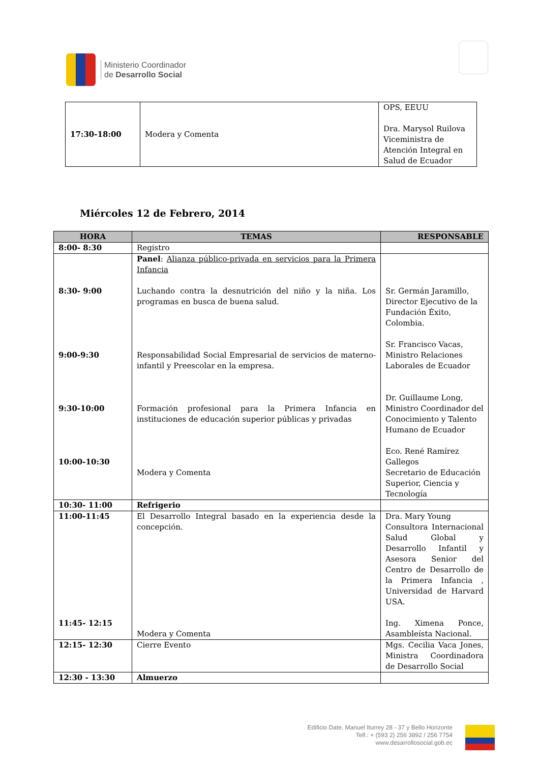Ministerio Coordinador
de Desarrollo Social
| 17:30-18:00 | Modera y Comenta | OPS, EEUU Dra. Marysol Ruilova Viceministra de Atención Integral en Salud de Ecuador |
Miércoles 12 de Febrero, 2014
| HORA | TEMAS | RESPONSABLE |
| --- | --- | --- |
| 8:00- 8:30 | Registro | |
| 8:30- 9:00 9:00-9:30 9:30-10:00 10:00-10:30 | Panel : Alianza público-privada en servicios para la Primera Infancia Luchando contra la desnutrición del niño y la niña. Los programas en busca de buena salud. Responsabilidad Social Empresarial de servicios de materno-infantil y Preescolar en la empresa. Formación profesional para la Primera Infancia en instituciones de educación superior públicas y privadas Modera y Comenta | Sr. Germán Jaramillo, Director Ejecutivo de la Fundación Éxito, Colombia. Sr. Francisco Vacas, Ministro Relaciones Laborales de Ecuador Dr. Guillaume Long, Ministro Coordinador del Conocimiento y Talento Humano de Ecuador Eco. René Ramírez Gallegos Secretario de Educación Superior, Ciencia y Tecnología |
| 10:30- 11:00 | Refrigerio | |
| 11:00-11:45 11:45- 12:15 | El Desarrollo Integral basado en la experiencia desde la concepción. Modera y Comenta | Dra. Mary Young Consultora Internacional Salud Global y Desarrollo Infantil y Asesora Senior del Centro de Desarrollo de la Primera Infancia , Universidad de Harvard USA. Ing. Ximena Ponce, Asambleísta Nacional. |
| 12:15- 12:30 | Cierre Evento | Mgs. Cecilia Vaca Jones, Ministra Coordinadora de Desarrollo Social |
| 12:30 - 13:30 | Almuerzo | |
Edificio Date, Manuel Iturrey 28 - 37 y Bello Horizonte
Telf.: + (593 2) 256 3892 / 256 7754
www.desarrollosocial.gob.ec